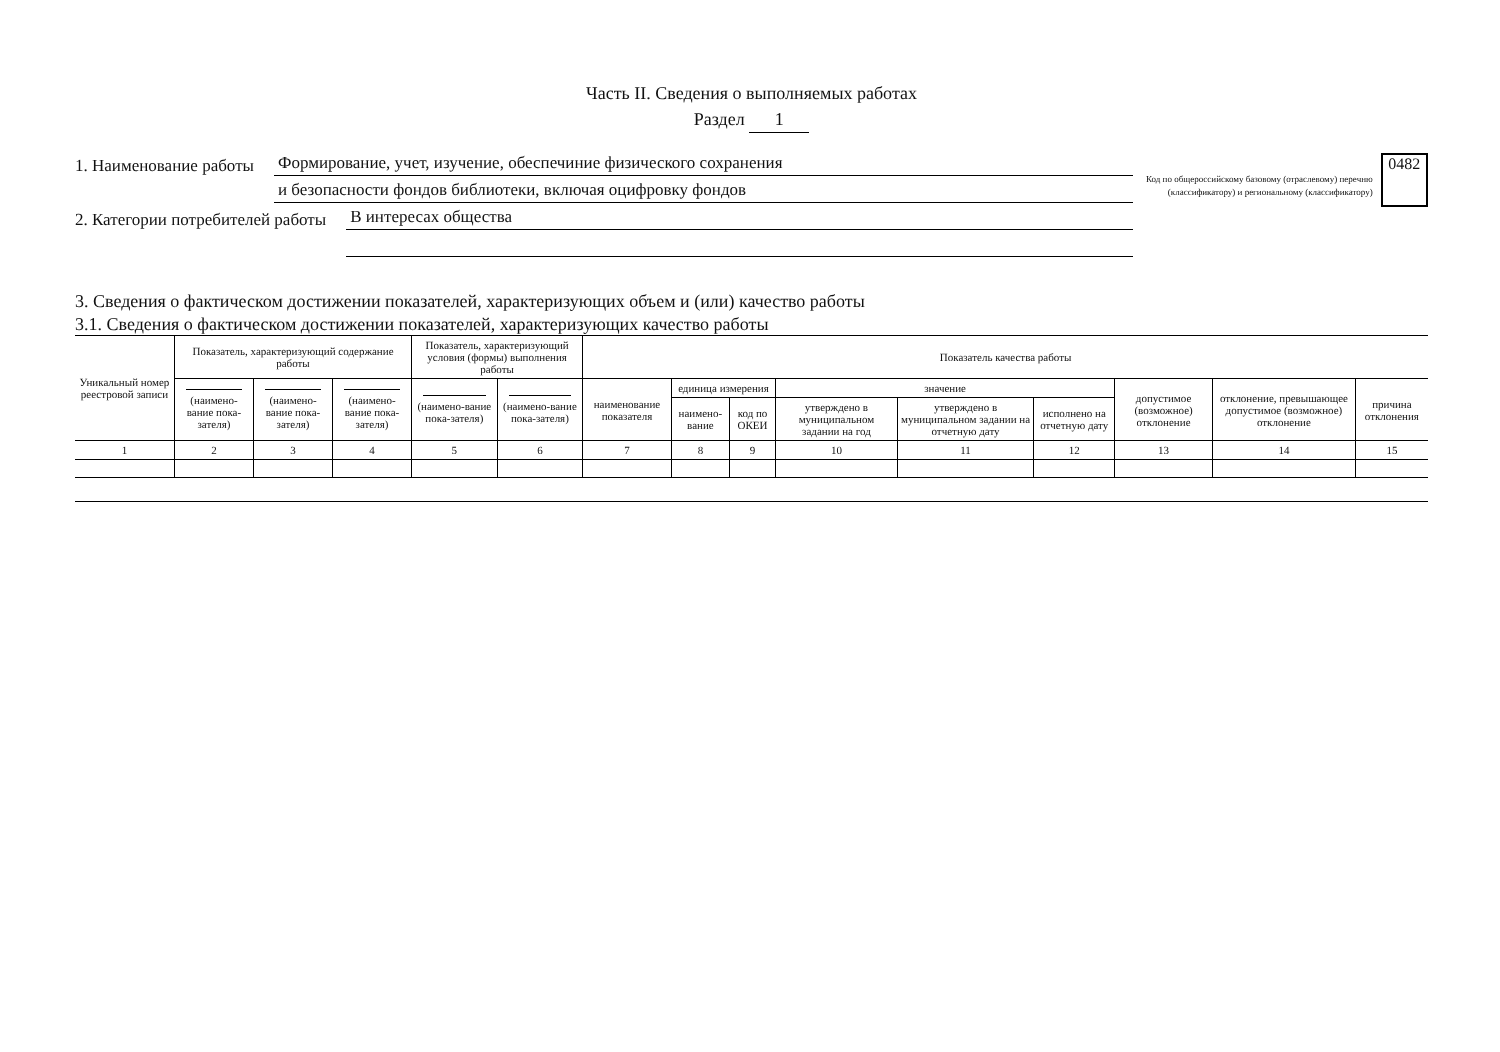Часть II. Сведения о выполняемых работах
Раздел 1
1. Наименование работы Формирование, учет, изучение, обеспечиние физического сохранения
1. Наименование работы и безопасности фондов библиотеки, включая оцифровку фондов
2. Категории потребителей работы В интересах общества
2. Категории потребителей работы
Код по общероссийскому базовому (отраслевому) перечню (классификатору) и региональному (классификатору)
0482
3. Сведения о фактическом достижении показателей, характеризующих объем и (или) качество работы
3.1. Сведения о фактическом достижении показателей, характеризующих качество работы
| Уникальный номер реестровой записи | Показатель, характеризующий содержание работы | | | Показатель, характеризующий условия (формы) выполнения работы | | Показатель качества работы | | | | | | | | |
| --- | --- | --- | --- | --- | --- | --- | --- | --- | --- | --- | --- | --- | --- | --- |
| | (наимено-вание пока-зателя) | (наимено-вание пока-зателя) | (наимено-вание пока-зателя) | (наимено-вание пока-зателя) | (наимено-вание пока-зателя) | наименование показателя | единица измерения | | значение | | | допустимое (возможное) отклонение | отклонение, превышающее допустимое (возможное) отклонение | причина отклонения |
| | | | | | | | наимено-вание | код по ОКЕИ | утверждено в муниципальном задании на год | утверждено в муниципальном задании на отчетную дату | исполнено на отчетную дату | | | |
| 1 | 2 | 3 | 4 | 5 | 6 | 7 | 8 | 9 | 10 | 11 | 12 | 13 | 14 | 15 |